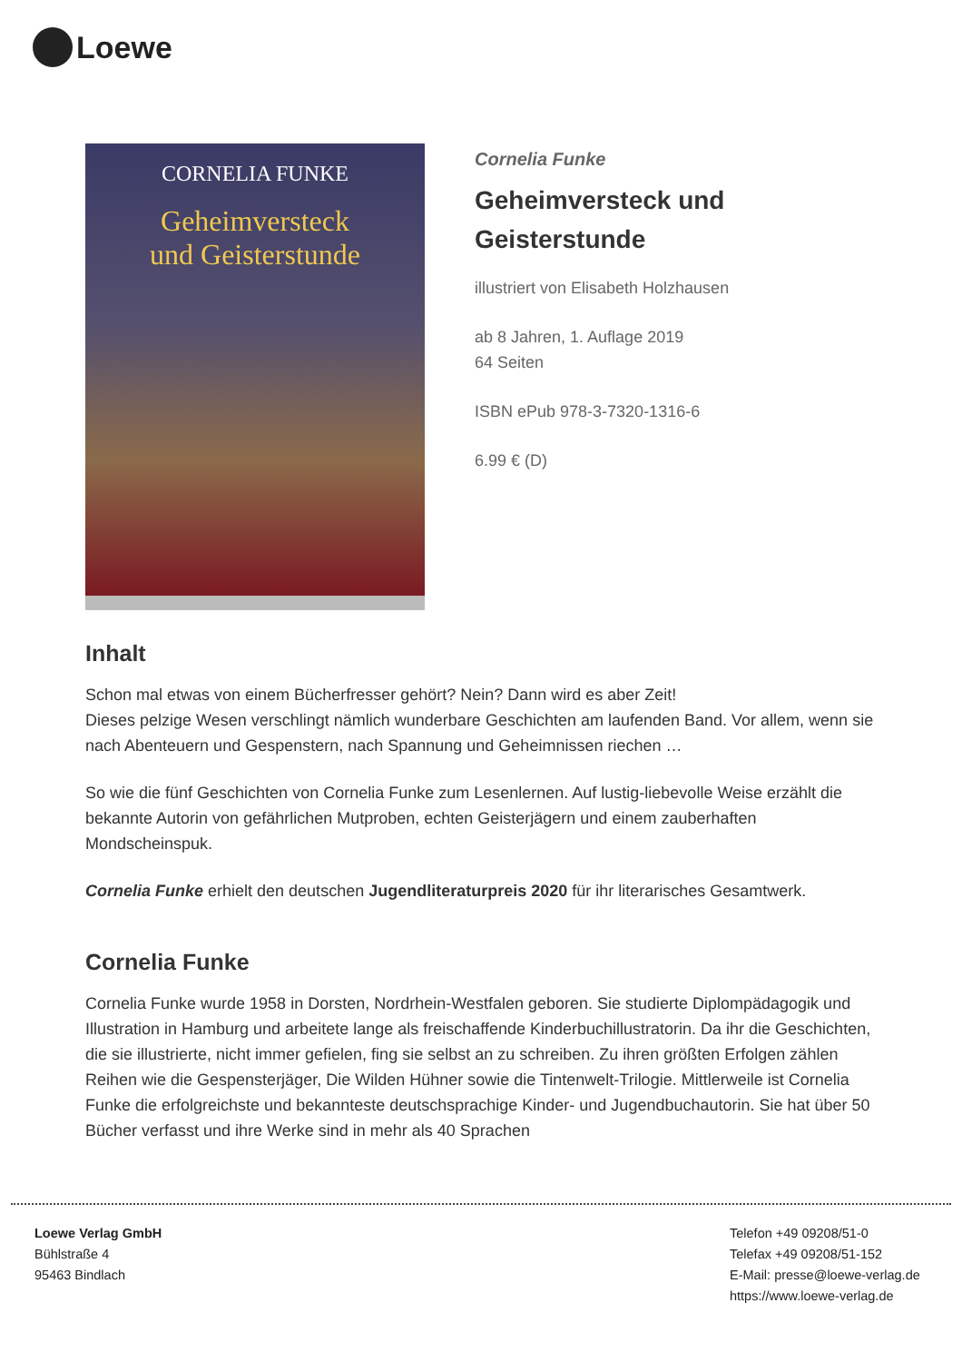Loewe
CORNELIA FUNKE
Geheimversteck
und Geisterstunde
Cornelia Funke
Geheimversteck und
Geisterstunde
illustriert von Elisabeth Holzhausen
ab 8 Jahren, 1. Auflage 2019
64 Seiten
ISBN ePub 978-3-7320-1316-6
6.99 € (D)
Inhalt
Schon mal etwas von einem Bücherfresser gehört? Nein? Dann wird es aber Zeit!
Dieses pelzige Wesen verschlingt nämlich wunderbare Geschichten am laufenden Band. Vor allem, wenn sie nach Abenteuern und Gespenstern, nach Spannung und Geheimnissen riechen …
So wie die fünf Geschichten von Cornelia Funke zum Lesenlernen. Auf lustig-liebevolle Weise erzählt die bekannte Autorin von gefährlichen Mutproben, echten Geisterjägern und einem zauberhaften Mondscheinspuk.
Cornelia Funke erhielt den deutschen Jugendliteraturpreis 2020 für ihr literarisches Gesamtwerk.
Cornelia Funke
Cornelia Funke wurde 1958 in Dorsten, Nordrhein-Westfalen geboren. Sie studierte Diplompädagogik und Illustration in Hamburg und arbeitete lange als freischaffende Kinderbuchillustratorin. Da ihr die Geschichten, die sie illustrierte, nicht immer gefielen, fing sie selbst an zu schreiben. Zu ihren größten Erfolgen zählen Reihen wie die Gespensterjäger, Die Wilden Hühner sowie die Tintenwelt-Trilogie. Mittlerweile ist Cornelia Funke die erfolgreichste und bekannteste deutschsprachige Kinder- und Jugendbuchautorin. Sie hat über 50 Bücher verfasst und ihre Werke sind in mehr als 40 Sprachen
Loewe Verlag GmbH
Bühlstraße 4
95463 Bindlach
Telefon +49 09208/51-0
Telefax +49 09208/51-152
E-Mail: presse@loewe-verlag.de
https://www.loewe-verlag.de